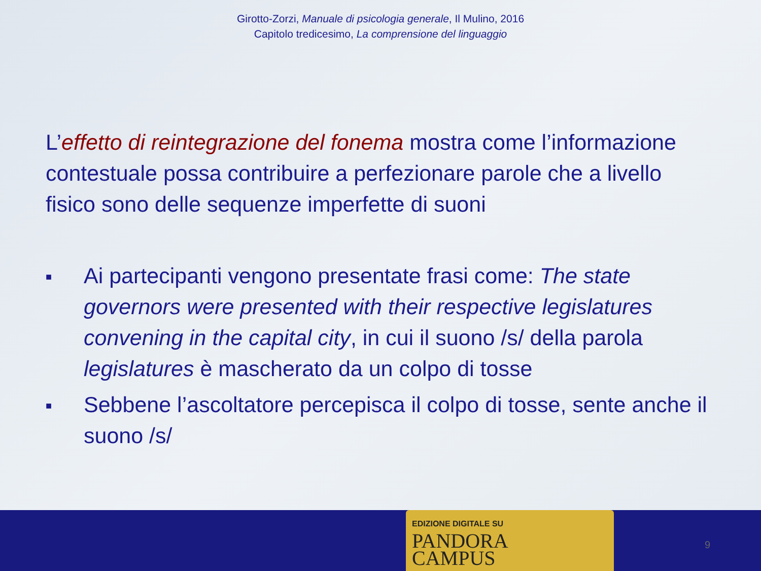Girotto-Zorzi, Manuale di psicologia generale, Il Mulino, 2016
Capitolo tredicesimo, La comprensione del linguaggio
L’effetto di reintegrazione del fonema mostra come l’informazione contestuale possa contribuire a perfezionare parole che a livello fisico sono delle sequenze imperfette di suoni
■ Ai partecipanti vengono presentate frasi come: The state governors were presented with their respective legislatures convening in the capital city, in cui il suono /s/ della parola legislatures è mascherato da un colpo di tosse
■ Sebbene l’ascoltatore percepisca il colpo di tosse, sente anche il suono /s/
EDIZIONE DIGITALE SU
PANDORA
CAMPUS
9